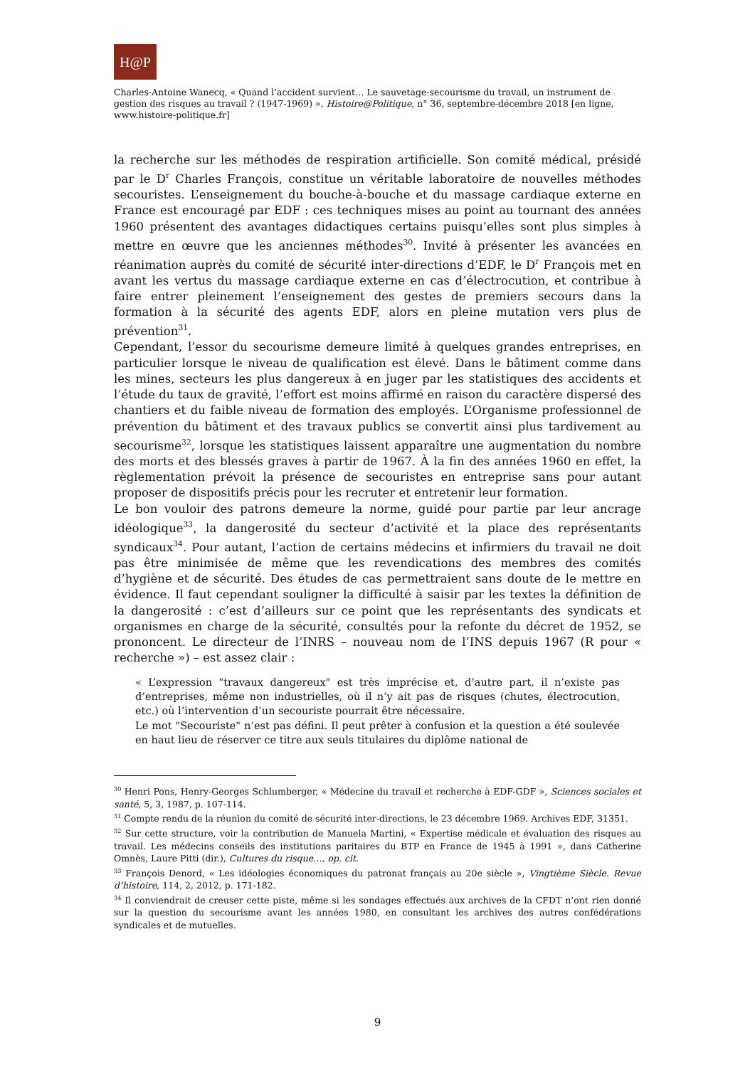H@P
Charles-Antoine Wanecq, « Quand l’accident survient… Le sauvetage-secourisme du travail, un instrument de gestion des risques au travail ? (1947-1969) », Histoire@Politique, n° 36, septembre-décembre 2018 [en ligne, www.histoire-politique.fr]
la recherche sur les méthodes de respiration artificielle. Son comité médical, présidé par le D<sup>r</sup> Charles François, constitue un véritable laboratoire de nouvelles méthodes secouristes. L’enseignement du bouche-à-bouche et du massage cardiaque externe en France est encouragé par EDF : ces techniques mises au point au tournant des années 1960 présentent des avantages didactiques certains puisqu’elles sont plus simples à mettre en œuvre que les anciennes méthodes<sup>30</sup>. Invité à présenter les avancées en réanimation auprès du comité de sécurité inter-directions d’EDF, le D<sup>r</sup> François met en avant les vertus du massage cardiaque externe en cas d’électrocution, et contribue à faire entrer pleinement l’enseignement des gestes de premiers secours dans la formation à la sécurité des agents EDF, alors en pleine mutation vers plus de prévention<sup>31</sup>.
Cependant, l’essor du secourisme demeure limité à quelques grandes entreprises, en particulier lorsque le niveau de qualification est élevé. Dans le bâtiment comme dans les mines, secteurs les plus dangereux à en juger par les statistiques des accidents et l’étude du taux de gravité, l’effort est moins affirmé en raison du caractère dispersé des chantiers et du faible niveau de formation des employés. L’Organisme professionnel de prévention du bâtiment et des travaux publics se convertit ainsi plus tardivement au secourisme<sup>32</sup>, lorsque les statistiques laissent apparaître une augmentation du nombre des morts et des blessés graves à partir de 1967. À la fin des années 1960 en effet, la règlementation prévoit la présence de secouristes en entreprise sans pour autant proposer de dispositifs précis pour les recruter et entretenir leur formation.
Le bon vouloir des patrons demeure la norme, guidé pour partie par leur ancrage idéologique<sup>33</sup>, la dangerosité du secteur d’activité et la place des représentants syndicaux<sup>34</sup>. Pour autant, l’action de certains médecins et infirmiers du travail ne doit pas être minimisée de même que les revendications des membres des comités d’hygiène et de sécurité. Des études de cas permettraient sans doute de le mettre en évidence. Il faut cependant souligner la difficulté à saisir par les textes la définition de la dangerosité : c’est d’ailleurs sur ce point que les représentants des syndicats et organismes en charge de la sécurité, consultés pour la refonte du décret de 1952, se prononcent. Le directeur de l’INRS – nouveau nom de l’INS depuis 1967 (R pour « recherche ») – est assez clair :
« L’expression "travaux dangereux" est très imprécise et, d’autre part, il n’existe pas d’entreprises, même non industrielles, où il n’y ait pas de risques (chutes, électrocution, etc.) où l’intervention d’un secouriste pourrait être nécessaire.
Le mot "Secouriste" n’est pas défini. Il peut prêter à confusion et la question a été soulevée en haut lieu de réserver ce titre aux seuls titulaires du diplôme national de
<sup>30</sup> Henri Pons, Henry-Georges Schlumberger, « Médecine du travail et recherche à EDF-GDF », Sciences sociales et santé, 5, 3, 1987, p. 107-114.
<sup>31</sup> Compte rendu de la réunion du comité de sécurité inter-directions, le 23 décembre 1969. Archives EDF, 31351.
<sup>32</sup> Sur cette structure, voir la contribution de Manuela Martini, « Expertise médicale et évaluation des risques au travail. Les médecins conseils des institutions paritaires du BTP en France de 1945 à 1991 », dans Catherine Omnès, Laure Pitti (dir.), Cultures du risque…, op. cit.
<sup>33</sup> François Denord, « Les idéologies économiques du patronat français au 20e siècle », Vingtième Siècle. Revue d’histoire, 114, 2, 2012, p. 171-182.
<sup>34</sup> Il conviendrait de creuser cette piste, même si les sondages effectués aux archives de la CFDT n’ont rien donné sur la question du secourisme avant les années 1980, en consultant les archives des autres confédérations syndicales et de mutuelles.
9